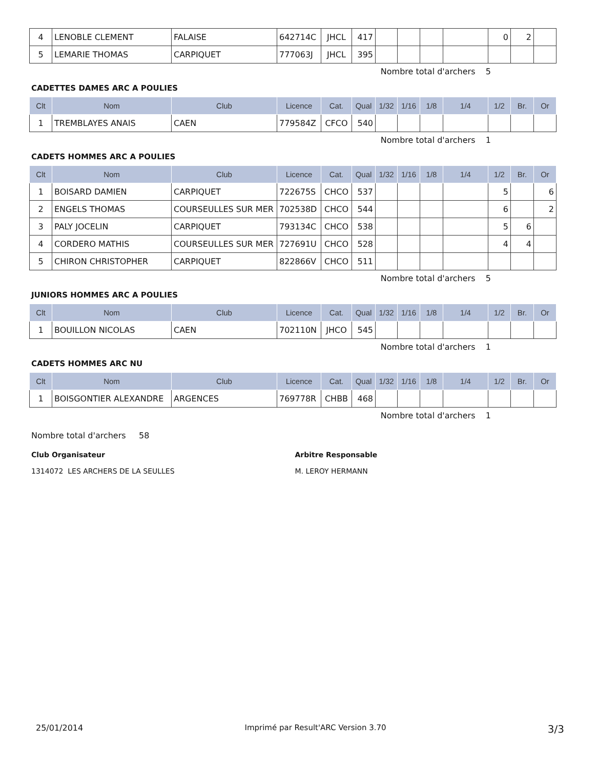| 4 | LENOBLE CLEMENT | FALAISE | 642714C | JHCL | 417 | | | | | 0 | 2 | |
| 5 | LEMARIE THOMAS | CARPIQUET | 777063J | JHCL | 395 | | | | | | | |
Nombre total d'archers 5
CADETTES DAMES ARC A POULIES
| Clt | Nom | Club | Licence | Cat. | Qual | 1/32 | 1/16 | 1/8 | 1/4 | 1/2 | Br. | Or |
| --- | --- | --- | --- | --- | --- | --- | --- | --- | --- | --- | --- | --- |
| 1 | TREMBLAYES ANAIS | CAEN | 779584Z | CFCO | 540 | | | | | | | |
Nombre total d'archers 1
CADETS HOMMES ARC A POULIES
| Clt | Nom | Club | Licence | Cat. | Qual | 1/32 | 1/16 | 1/8 | 1/4 | 1/2 | Br. | Or |
| --- | --- | --- | --- | --- | --- | --- | --- | --- | --- | --- | --- | --- |
| 1 | BOISARD DAMIEN | CARPIQUET | 722675S | CHCO | 537 | | | | | 5 | | 6 |
| 2 | ENGELS THOMAS | COURSEULLES SUR MER | 702538D | CHCO | 544 | | | | | 6 | | 2 |
| 3 | PALY JOCELIN | CARPIQUET | 793134C | CHCO | 538 | | | | | 5 | 6 | |
| 4 | CORDERO MATHIS | COURSEULLES SUR MER | 727691U | CHCO | 528 | | | | | 4 | 4 | |
| 5 | CHIRON CHRISTOPHER | CARPIQUET | 822866V | CHCO | 511 | | | | | | | |
Nombre total d'archers 5
JUNIORS HOMMES ARC A POULIES
| Clt | Nom | Club | Licence | Cat. | Qual | 1/32 | 1/16 | 1/8 | 1/4 | 1/2 | Br. | Or |
| --- | --- | --- | --- | --- | --- | --- | --- | --- | --- | --- | --- | --- |
| 1 | BOUILLON NICOLAS | CAEN | 702110N | JHCO | 545 | | | | | | | |
Nombre total d'archers 1
CADETS HOMMES ARC NU
| Clt | Nom | Club | Licence | Cat. | Qual | 1/32 | 1/16 | 1/8 | 1/4 | 1/2 | Br. | Or |
| --- | --- | --- | --- | --- | --- | --- | --- | --- | --- | --- | --- | --- |
| 1 | BOISGONTIER ALEXANDRE | ARGENCES | 769778R | CHBB | 468 | | | | | | | |
Nombre total d'archers 1
Nombre total d'archers 58
Club Organisateur
1314072 LES ARCHERS DE LA SEULLES
Arbitre Responsable
M. LEROY HERMANN
25/01/2014 Imprimé par Result'ARC Version 3.70 3/3